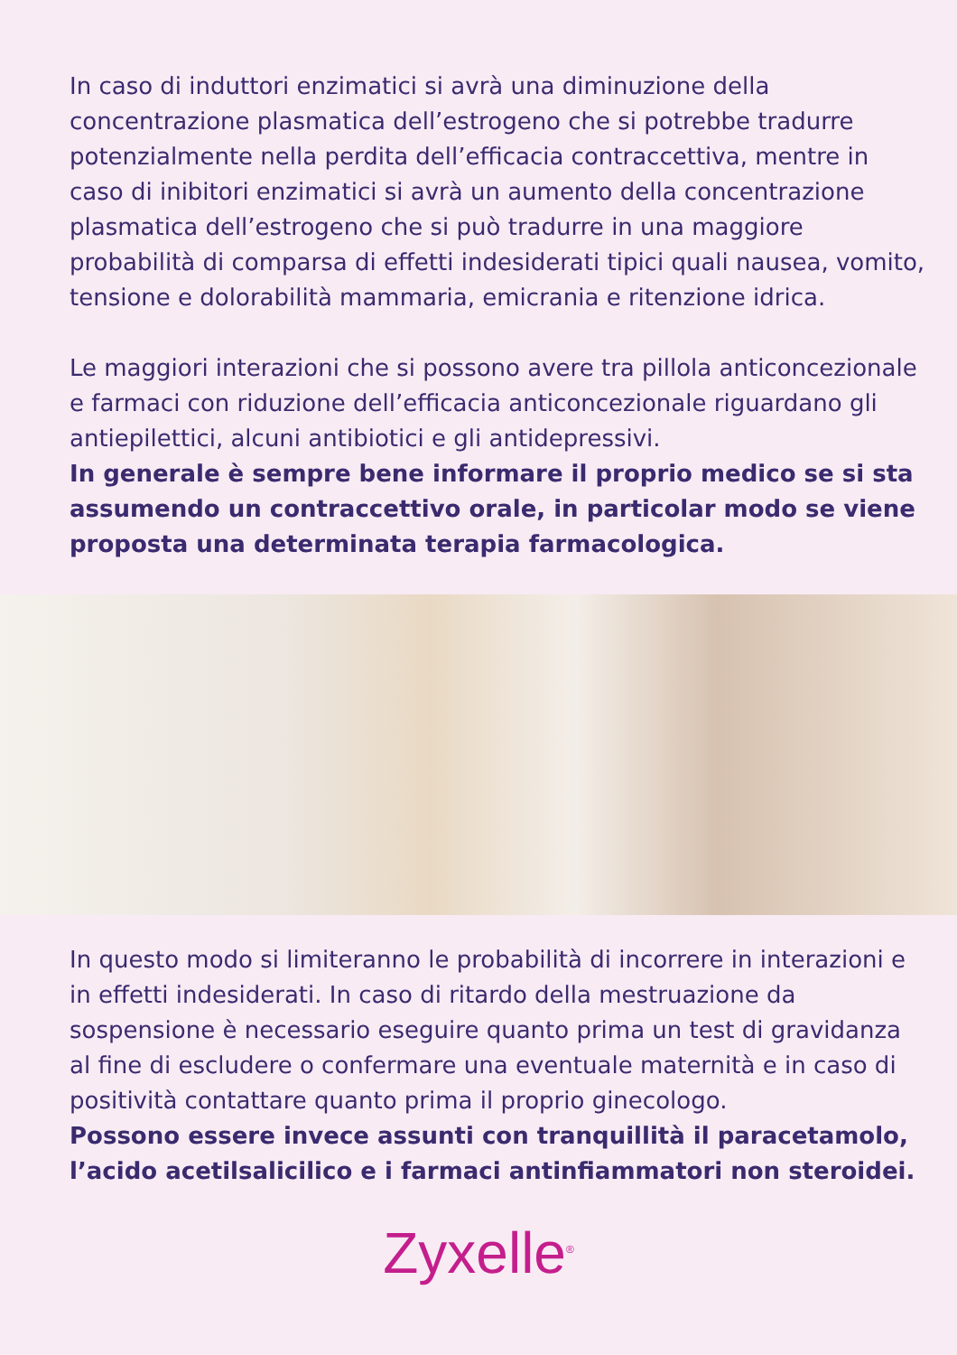In caso di induttori enzimatici si avrà una diminuzione della concentrazione plasmatica dell’estrogeno che si potrebbe tradurre potenzialmente nella perdita dell’efficacia contraccettiva, mentre in caso di inibitori enzimatici si avrà un aumento della concentrazione plasmatica dell’estrogeno che si può tradurre in una maggiore probabilità di comparsa di effetti indesiderati tipici quali nausea, vomito, tensione e dolorabilità mammaria, emicrania e ritenzione idrica.
Le maggiori interazioni che si possono avere tra pillola anticoncezionale e farmaci con riduzione dell’efficacia anticoncezionale riguardano gli antiepilettici, alcuni antibiotici e gli antidepressivi.
In generale è sempre bene informare il proprio medico se si sta assumendo un contraccettivo orale, in particolar modo se viene proposta una determinata terapia farmacologica.
In questo modo si limiteranno le probabilità di incorrere in interazioni e in effetti indesiderati. In caso di ritardo della mestruazione da sospensione è necessario eseguire quanto prima un test di gravidanza al fine di escludere o confermare una eventuale maternità e in caso di positività contattare quanto prima il proprio ginecologo.
Possono essere invece assunti con tranquillità il paracetamolo, l’acido acetilsalicilico e i farmaci antinfiammatori non steroidei.
Zyxelle<sup>®</sup>